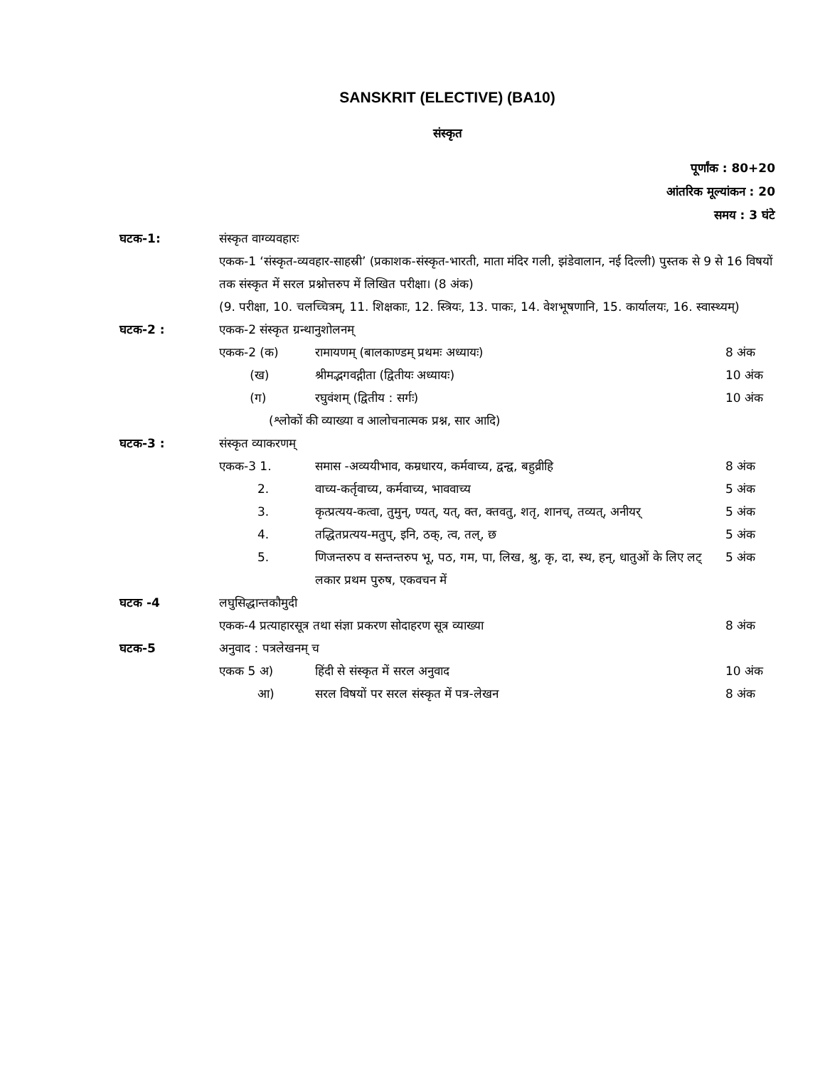SANSKRIT (ELECTIVE) (BA10)
संस्कृत
पूर्णांक : 80+20
आंतरिक मूल्यांकन : 20
समय : 3 घंटे
घटक-1: संस्कृत वाग्व्यवहारः
एकक-1 ‘संस्कृत-व्यवहार-साहस्री’ (प्रकाशक-संस्कृत-भारती, माता मंदिर गली, झंडेवालान, नई दिल्ली) पुस्तक से 9 से 16 विषयों तक संस्कृत में सरल प्रश्नोत्तरुप में लिखित परीक्षा। (8 अंक)
(9. परीक्षा, 10. चलच्चित्रम्, 11. शिक्षकाः, 12. स्त्रियः, 13. पाकः, 14. वेशभूषणानि, 15. कार्यालयः, 16. स्वास्थ्यम्)
घटक-2 : एकक-2 संस्कृत ग्रन्थानुशोलनम्
एकक-2 (क) रामायणम् (बालकाण्डम् प्रथमः अध्यायः) 8 अंक
(ख) श्रीमद्भगवद्गीता (द्वितीयः अध्यायः) 10 अंक
(ग) रघुवंशम् (द्वितीय : सर्गः) 10 अंक
(श्लोकों की व्याख्या व आलोचनात्मक प्रश्न, सार आदि)
घटक-3 : संस्कृत व्याकरणम्
एकक-3 1. समास -अव्ययीभाव, कम्रधारय, कर्मवाच्य, द्वन्द्व, बहुव्रीहि 8 अंक
2. वाच्य-कर्तृवाच्य, कर्मवाच्य, भाववाच्य 5 अंक
3. कृत्प्रत्यय-कत्वा, तुमुन्, ण्यत्, यत्, क्त, क्तवतु, शतृ, शानच्, तव्यत्, अनीयर् 5 अंक
4. तद्धितप्रत्यय-मतुप्, इनि, ठक्, त्व, तल्, छ 5 अंक
5. णिजन्तरुप व सन्तन्तरुप भू, पठ, गम, पा, लिख, श्रु, कृ, दा, स्थ, हन्, धातुओं के लिए लट् लकार प्रथम पुरुष, एकवचन में 5 अंक
घटक -4 लघुसिद्धान्तकौमुदी
एकक-4 प्रत्याहारसूत्र तथा संज्ञा प्रकरण सोदाहरण सूत्र व्याख्या 8 अंक
घटक-5 अनुवाद : पत्रलेखनम् च
एकक 5 अ) हिंदी से संस्कृत में सरल अनुवाद 10 अंक
आ) सरल विषयों पर सरल संस्कृत में पत्र-लेखन 8 अंक